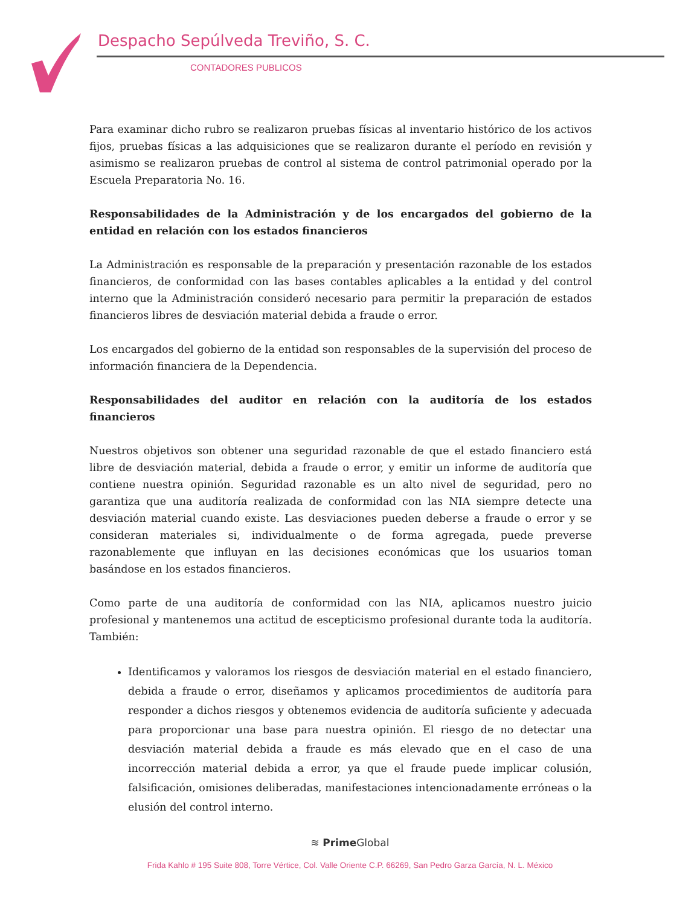Despacho Sepúlveda Treviño, S. C.
CONTADORES PUBLICOS
Para examinar dicho rubro se realizaron pruebas físicas al inventario histórico de los activos fijos, pruebas físicas a las adquisiciones que se realizaron durante el período en revisión y asimismo se realizaron pruebas de control al sistema de control patrimonial operado por la Escuela Preparatoria No. 16.
Responsabilidades de la Administración y de los encargados del gobierno de la entidad en relación con los estados financieros
La Administración es responsable de la preparación y presentación razonable de los estados financieros, de conformidad con las bases contables aplicables a la entidad y del control interno que la Administración consideró necesario para permitir la preparación de estados financieros libres de desviación material debida a fraude o error.
Los encargados del gobierno de la entidad son responsables de la supervisión del proceso de información financiera de la Dependencia.
Responsabilidades del auditor en relación con la auditoría de los estados financieros
Nuestros objetivos son obtener una seguridad razonable de que el estado financiero está libre de desviación material, debida a fraude o error, y emitir un informe de auditoría que contiene nuestra opinión. Seguridad razonable es un alto nivel de seguridad, pero no garantiza que una auditoría realizada de conformidad con las NIA siempre detecte una desviación material cuando existe. Las desviaciones pueden deberse a fraude o error y se consideran materiales si, individualmente o de forma agregada, puede preverse razonablemente que influyan en las decisiones económicas que los usuarios toman basándose en los estados financieros.
Como parte de una auditoría de conformidad con las NIA, aplicamos nuestro juicio profesional y mantenemos una actitud de escepticismo profesional durante toda la auditoría. También:
Identificamos y valoramos los riesgos de desviación material en el estado financiero, debida a fraude o error, diseñamos y aplicamos procedimientos de auditoría para responder a dichos riesgos y obtenemos evidencia de auditoría suficiente y adecuada para proporcionar una base para nuestra opinión. El riesgo de no detectar una desviación material debida a fraude es más elevado que en el caso de una incorrección material debida a error, ya que el fraude puede implicar colusión, falsificación, omisiones deliberadas, manifestaciones intencionadamente erróneas o la elusión del control interno.
≋ Prime Global
Frida Kahlo # 195 Suite 808, Torre Vértice, Col. Valle Oriente C.P. 66269, San Pedro Garza García, N. L. México